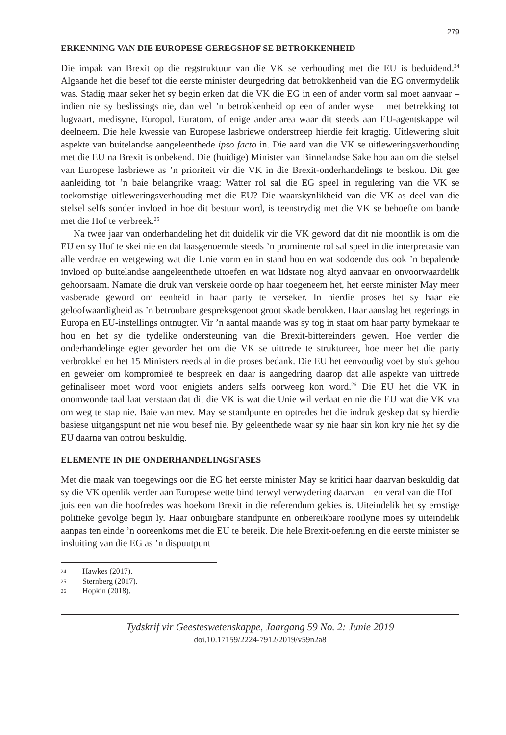279
ERKENNING VAN DIE EUROPESE GEREGSHOF SE BETROKKENHEID
Die impak van Brexit op die regstruktuur van die VK se verhouding met die EU is beduidend.<sup>24</sup> Algaande het die besef tot die eerste minister deurgedring dat betrokkenheid van die EG onvermydelik was. Stadig maar seker het sy begin erken dat die VK die EG in een of ander vorm sal moet aanvaar – indien nie sy beslissings nie, dan wel ’n betrokkenheid op een of ander wyse – met betrekking tot lugvaart, medisyne, Europol, Euratom, of enige ander area waar dit steeds aan EU-agentskappe wil deelneem. Die hele kwessie van Europese lasbriewe onderstreep hierdie feit kragtig. Uitlewering sluit aspekte van buitelandse aangeleenthede ipso facto in. Die aard van die VK se uitleweringsverhouding met die EU na Brexit is onbekend. Die (huidige) Minister van Binnelandse Sake hou aan om die stelsel van Europese lasbriewe as ’n prioriteit vir die VK in die Brexit-onderhandelings te beskou. Dit gee aanleiding tot ’n baie belangrike vraag: Watter rol sal die EG speel in regulering van die VK se toekomstige uitleweringsverhouding met die EU? Die waarskynlikheid van die VK as deel van die stelsel selfs sonder invloed in hoe dit bestuur word, is teenstrydig met die VK se behoefte om bande met die Hof te verbreek.<sup>25</sup>
Na twee jaar van onderhandeling het dit duidelik vir die VK geword dat dit nie moontlik is om die EU en sy Hof te skei nie en dat laasgenoemde steeds ’n prominente rol sal speel in die interpretasie van alle verdrae en wetgewing wat die Unie vorm en in stand hou en wat sodoende dus ook ’n bepalende invloed op buitelandse aangeleenthede uitoefen en wat lidstate nog altyd aanvaar en onvoorwaardelik gehoorsaam. Namate die druk van verskeie oorde op haar toegeneem het, het eerste minister May meer vasberade geword om eenheid in haar party te verseker. In hierdie proses het sy haar eie geloofwaardigheid as ’n betroubare gespreksgenoot groot skade berokken. Haar aanslag het regerings in Europa en EU-instellings ontnugter. Vir ’n aantal maande was sy tog in staat om haar party bymekaar te hou en het sy die tydelike ondersteuning van die Brexit-bittereinders gewen. Hoe verder die onderhandelinge egter gevorder het om die VK se uittrede te struktureer, hoe meer het die party verbrokkel en het 15 Ministers reeds al in die proses bedank. Die EU het eenvoudig voet by stuk gehou en geweier om kompromieë te bespreek en daar is aangedring daarop dat alle aspekte van uittrede gefinaliseer moet word voor enigiets anders selfs oorweeg kon word.<sup>26</sup> Die EU het die VK in onomwonde taal laat verstaan dat dit die VK is wat die Unie wil verlaat en nie die EU wat die VK vra om weg te stap nie. Baie van mev. May se standpunte en optredes het die indruk geskep dat sy hierdie basiese uitgangspunt net nie wou besef nie. By geleenthede waar sy nie haar sin kon kry nie het sy die EU daarna van ontrou beskuldig.
ELEMENTE IN DIE ONDERHANDELINGSFASES
Met die maak van toegewings oor die EG het eerste minister May se kritici haar daarvan beskuldig dat sy die VK openlik verder aan Europese wette bind terwyl verwydering daarvan – en veral van die Hof – juis een van die hoofredes was hoekom Brexit in die referendum gekies is. Uiteindelik het sy ernstige politieke gevolge begin ly. Haar onbuigbare standpunte en onbereikbare rooilyne moes sy uiteindelik aanpas ten einde ’n ooreenkoms met die EU te bereik. Die hele Brexit-oefening en die eerste minister se insluiting van die EG as ’n dispuutpunt
24 Hawkes (2017).
25 Sternberg (2017).
26 Hopkin (2018).
Tydskrif vir Geesteswetenskappe, Jaargang 59 No. 2: Junie 2019
doi.10.17159/2224-7912/2019/v59n2a8